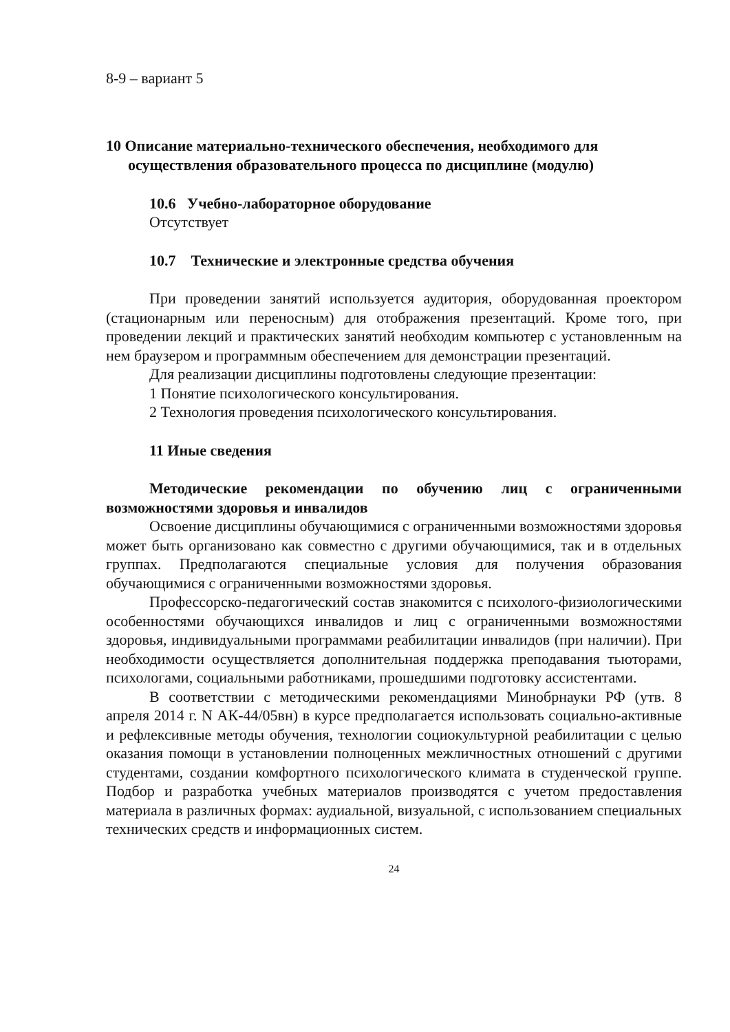8-9 – вариант 5
10 Описание материально-технического обеспечения, необходимого для осуществления образовательного процесса по дисциплине (модулю)
10.6 Учебно-лабораторное оборудование
Отсутствует
10.7 Технические и электронные средства обучения
При проведении занятий используется аудитория, оборудованная проектором (стационарным или переносным) для отображения презентаций. Кроме того, при проведении лекций и практических занятий необходим компьютер с установленным на нем браузером и программным обеспечением для демонстрации презентаций.
Для реализации дисциплины подготовлены следующие презентации:
1 Понятие психологического консультирования.
2 Технология проведения психологического консультирования.
11 Иные сведения
Методические рекомендации по обучению лиц с ограниченными возможностями здоровья и инвалидов
Освоение дисциплины обучающимися с ограниченными возможностями здоровья может быть организовано как совместно с другими обучающимися, так и в отдельных группах. Предполагаются специальные условия для получения образования обучающимися с ограниченными возможностями здоровья.
Профессорско-педагогический состав знакомится с психолого-физиологическими особенностями обучающихся инвалидов и лиц с ограниченными возможностями здоровья, индивидуальными программами реабилитации инвалидов (при наличии). При необходимости осуществляется дополнительная поддержка преподавания тьюторами, психологами, социальными работниками, прошедшими подготовку ассистентами.
В соответствии с методическими рекомендациями Минобрнауки РФ (утв. 8 апреля 2014 г. N АК-44/05вн) в курсе предполагается использовать социально-активные и рефлексивные методы обучения, технологии социокультурной реабилитации с целью оказания помощи в установлении полноценных межличностных отношений с другими студентами, создании комфортного психологического климата в студенческой группе. Подбор и разработка учебных материалов производятся с учетом предоставления материала в различных формах: аудиальной, визуальной, с использованием специальных технических средств и информационных систем.
24